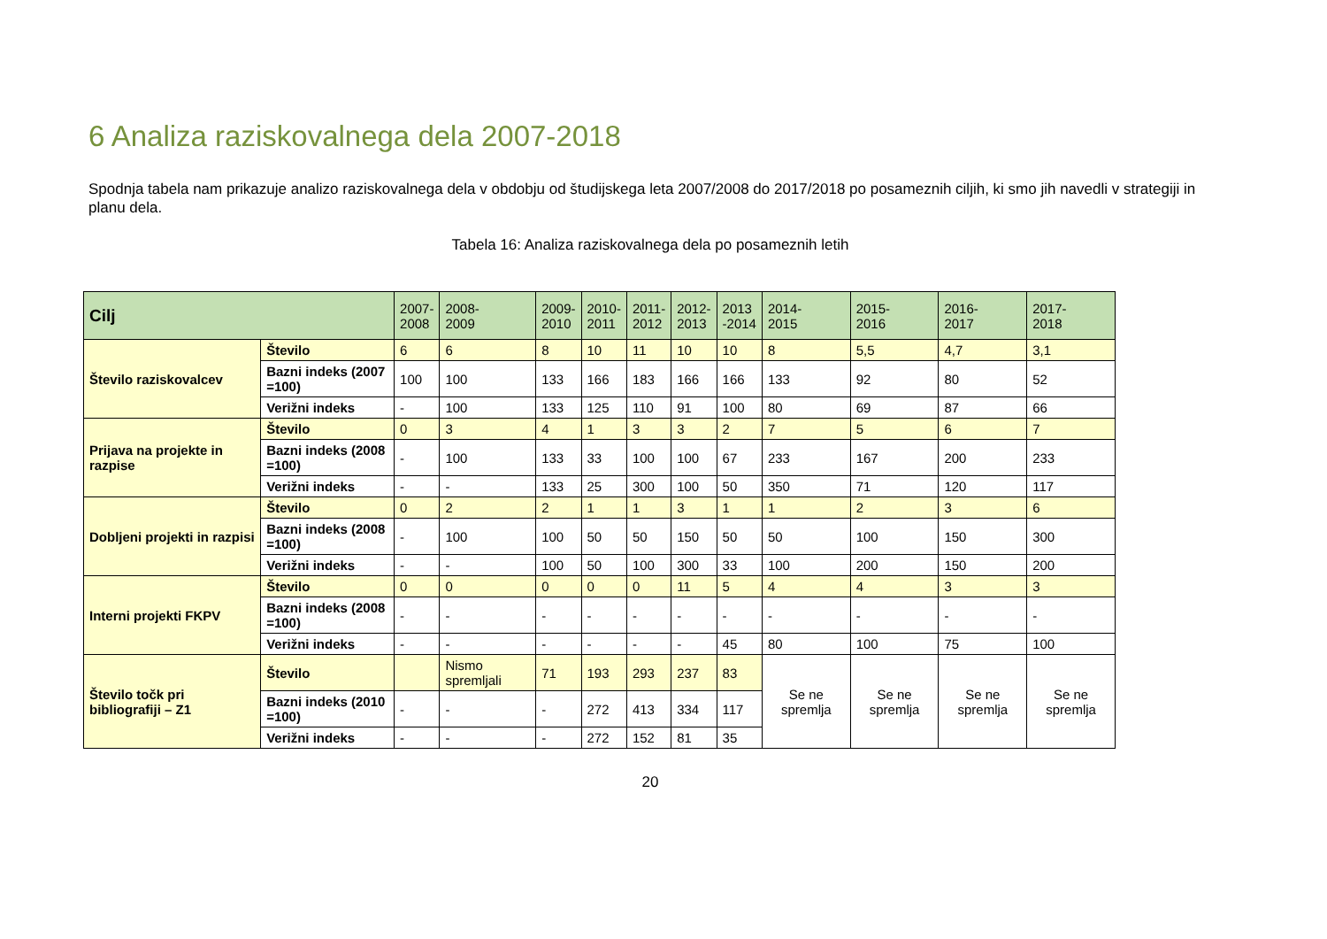6 Analiza raziskovalnega dela 2007-2018
Spodnja tabela nam prikazuje analizo raziskovalnega dela v obdobju od študijskega leta 2007/2008 do 2017/2018 po posameznih ciljih, ki smo jih navedli v strategiji in planu dela.
Tabela 16: Analiza raziskovalnega dela po posameznih letih
| Cilj | | 2007- 2008 | 2008- 2009 | 2009- 2010 | 2010- 2011 | 2011- 2012 | 2012- 2013 | 2013 -2014 | 2014- 2015 | 2015- 2016 | 2016- 2017 | 2017- 2018 |
| --- | --- | --- | --- | --- | --- | --- | --- | --- | --- | --- | --- | --- |
| Število raziskovalcev | Število | 6 | 6 | 8 | 10 | 11 | 10 | 10 | 8 | 5,5 | 4,7 | 3,1 |
| | Bazni indeks (2007 =100) | 100 | 100 | 133 | 166 | 183 | 166 | 166 | 133 | 92 | 80 | 52 |
| | Verižni indeks | - | 100 | 133 | 125 | 110 | 91 | 100 | 80 | 69 | 87 | 66 |
| Prijava na projekte in razpise | Število | 0 | 3 | 4 | 1 | 3 | 3 | 2 | 7 | 5 | 6 | 7 |
| | Bazni indeks (2008 =100) | - | 100 | 133 | 33 | 100 | 100 | 67 | 233 | 167 | 200 | 233 |
| | Verižni indeks | - | - | 133 | 25 | 300 | 100 | 50 | 350 | 71 | 120 | 117 |
| Dobljeni projekti in razpisi | Število | 0 | 2 | 2 | 1 | 1 | 3 | 1 | 1 | 2 | 3 | 6 |
| | Bazni indeks (2008 =100) | - | 100 | 100 | 50 | 50 | 150 | 50 | 50 | 100 | 150 | 300 |
| | Verižni indeks | - | - | 100 | 50 | 100 | 300 | 33 | 100 | 200 | 150 | 200 |
| Interni projekti FKPV | Število | 0 | 0 | 0 | 0 | 0 | 11 | 5 | 4 | 4 | 3 | 3 |
| | Bazni indeks (2008 =100) | - | - | - | - | - | - | - | - | - | - | - |
| | Verižni indeks | - | - | - | - | - | - | 45 | 80 | 100 | 75 | 100 |
| Število točk pri bibliografiji – Z1 | Število | | Nismo spremljali | 71 | 193 | 293 | 237 | 83 | Se ne spremlja | Se ne spremlja | Se ne spremlja | Se ne spremlja |
| | Bazni indeks (2010 =100) | - | - | - | 272 | 413 | 334 | 117 | | | | |
| | Verižni indeks | - | - | - | 272 | 152 | 81 | 35 | | | | |
20